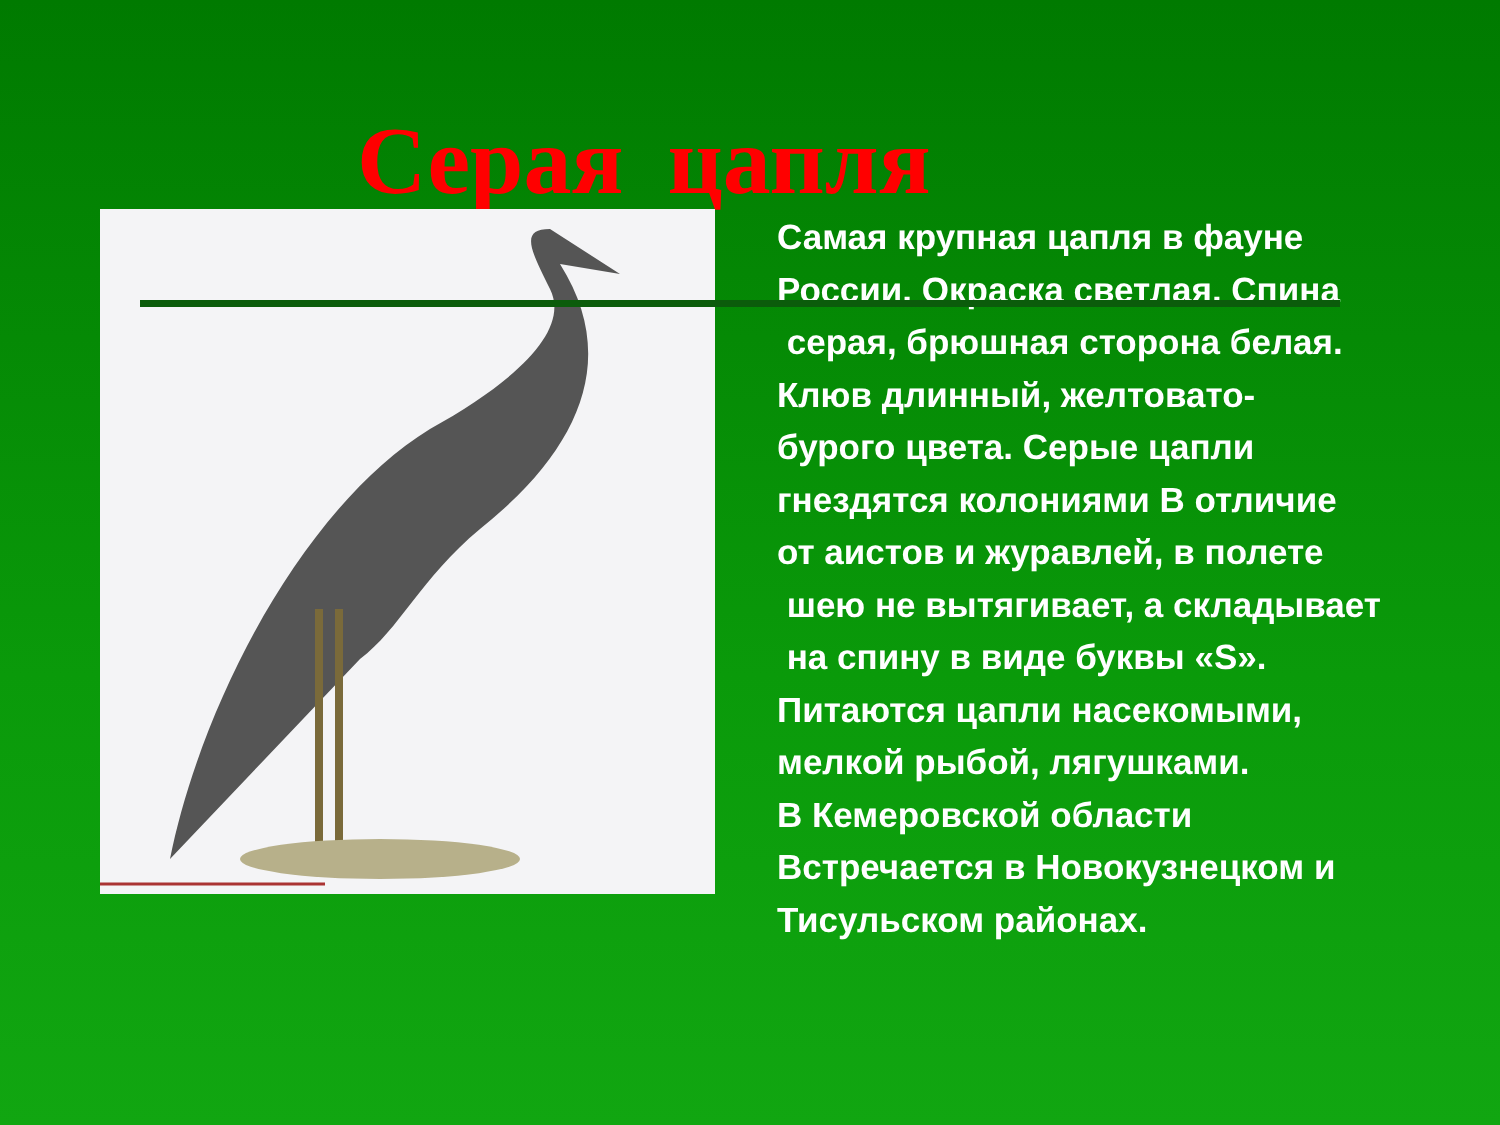Серая цапля
Самая крупная цапля в фауне
России. Окраска светлая. Спина
серая, брюшная сторона белая.
Клюв длинный, желтовато-
бурого цвета. Серые цапли
гнездятся колониями В отличие
от аистов и журавлей, в полете
шею не вытягивает, а складывает
на спину в виде буквы «S».
Питаются цапли насекомыми,
мелкой рыбой, лягушками.
В Кемеровской области
Встречается в Новокузнецком и
Тисульском районах.